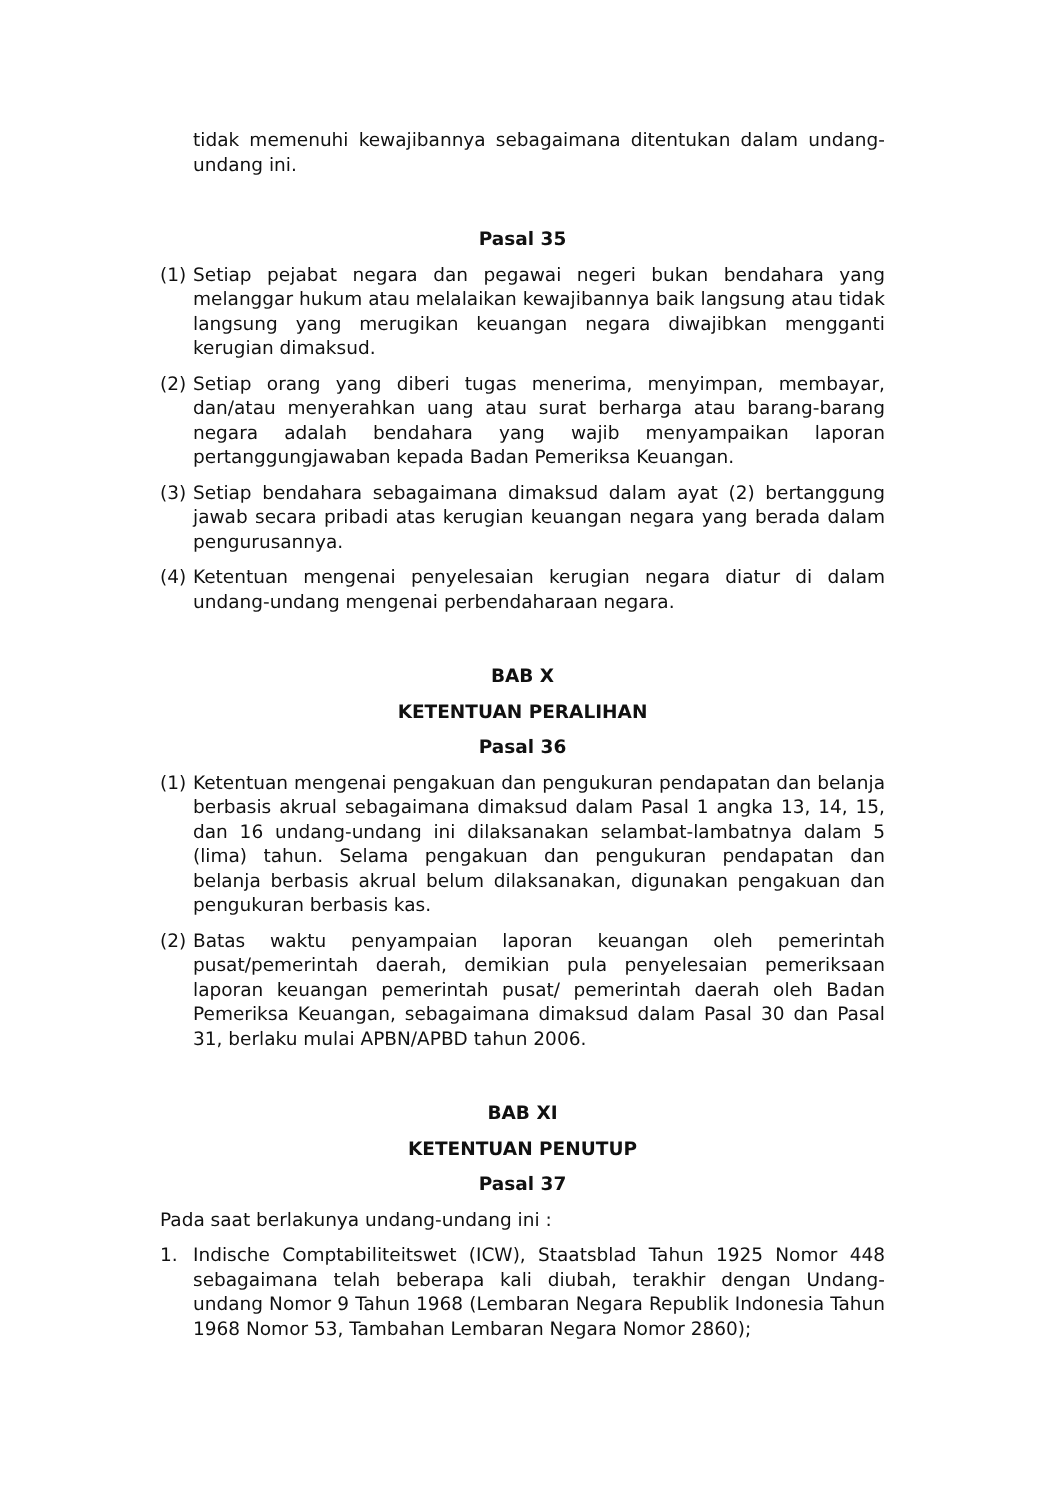tidak memenuhi kewajibannya sebagaimana ditentukan dalam undang-undang ini.
Pasal 35
(1) Setiap pejabat negara dan pegawai negeri bukan bendahara yang melanggar hukum atau melalaikan kewajibannya baik langsung atau tidak langsung yang merugikan keuangan negara diwajibkan mengganti kerugian dimaksud.
(2) Setiap orang yang diberi tugas menerima, menyimpan, membayar, dan/atau menyerahkan uang atau surat berharga atau barang-barang negara adalah bendahara yang wajib menyampaikan laporan pertanggungjawaban kepada Badan Pemeriksa Keuangan.
(3) Setiap bendahara sebagaimana dimaksud dalam ayat (2) bertanggung jawab secara pribadi atas kerugian keuangan negara yang berada dalam pengurusannya.
(4) Ketentuan mengenai penyelesaian kerugian negara diatur di dalam undang-undang mengenai perbendaharaan negara.
BAB X
KETENTUAN PERALIHAN
Pasal 36
(1) Ketentuan mengenai pengakuan dan pengukuran pendapatan dan belanja berbasis akrual sebagaimana dimaksud dalam Pasal 1 angka 13, 14, 15, dan 16 undang-undang ini dilaksanakan selambat-lambatnya dalam 5 (lima) tahun. Selama pengakuan dan pengukuran pendapatan dan belanja berbasis akrual belum dilaksanakan, digunakan pengakuan dan pengukuran berbasis kas.
(2) Batas waktu penyampaian laporan keuangan oleh pemerintah pusat/pemerintah daerah, demikian pula penyelesaian pemeriksaan laporan keuangan pemerintah pusat/ pemerintah daerah oleh Badan Pemeriksa Keuangan, sebagaimana dimaksud dalam Pasal 30 dan Pasal 31, berlaku mulai APBN/APBD tahun 2006.
BAB XI
KETENTUAN PENUTUP
Pasal 37
Pada saat berlakunya undang-undang ini :
1. Indische Comptabiliteitswet (ICW), Staatsblad Tahun 1925 Nomor 448 sebagaimana telah beberapa kali diubah, terakhir dengan Undang-undang Nomor 9 Tahun 1968 (Lembaran Negara Republik Indonesia Tahun 1968 Nomor 53, Tambahan Lembaran Negara Nomor 2860);